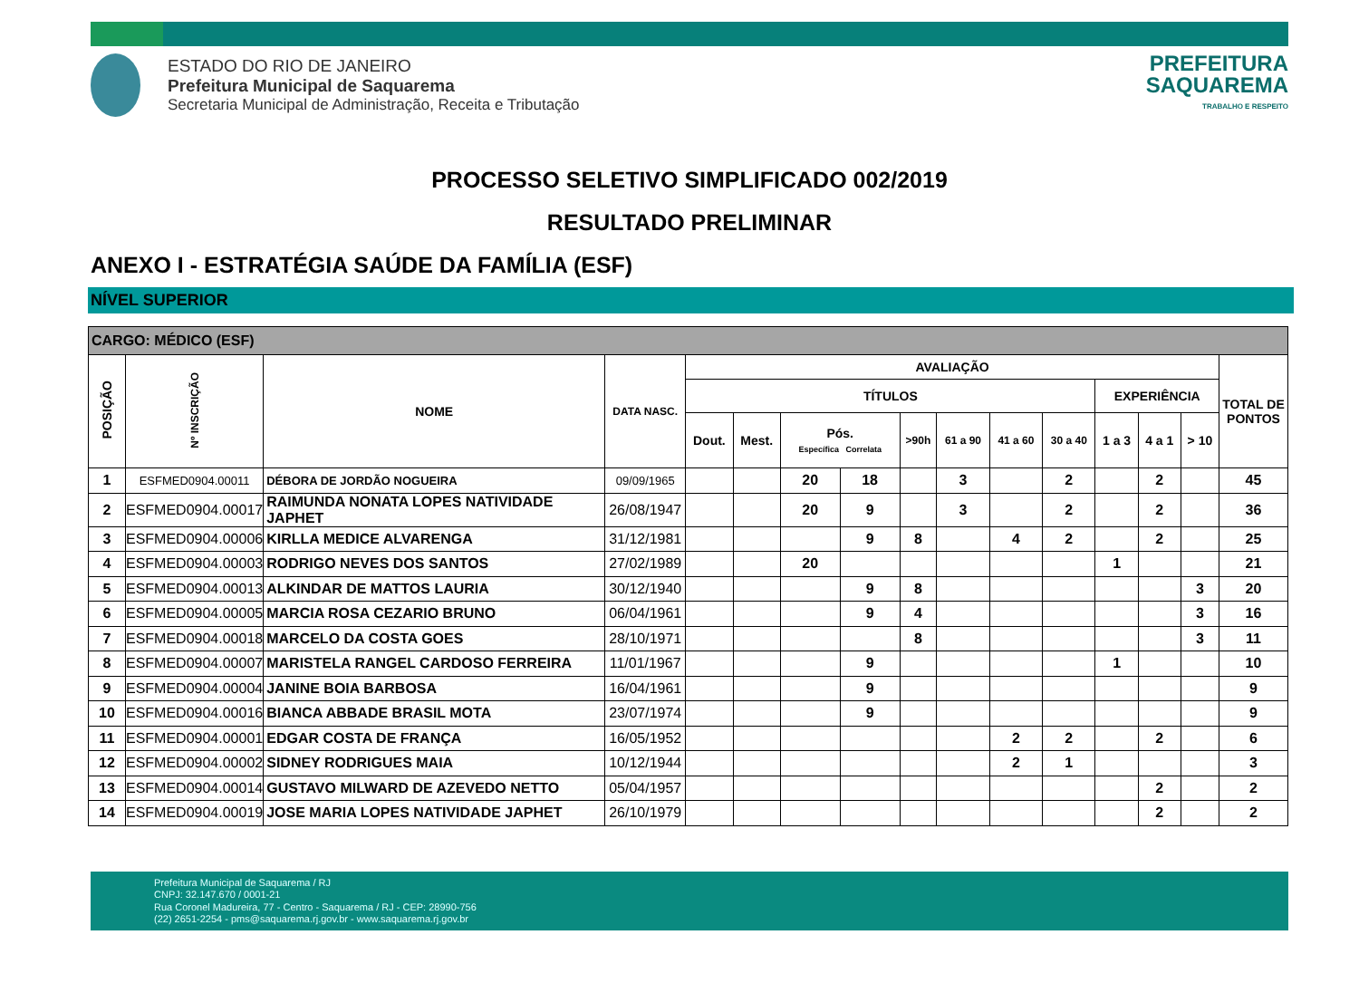ESTADO DO RIO DE JANEIRO
Prefeitura Municipal de Saquarema
Secretaria Municipal de Administração, Receita e Tributação
PREFEITURA
SAQUAREMA
TRABALHO E RESPEITO
PROCESSO SELETIVO SIMPLIFICADO 002/2019
RESULTADO PRELIMINAR
ANEXO I - ESTRATÉGIA SAÚDE DA FAMÍLIA (ESF)
NÍVEL SUPERIOR
| CARGO: MÉDICO (ESF) | | | | | | | | | | | | | | | |
| --- | --- | --- | --- | --- | --- | --- | --- | --- | --- | --- | --- | --- | --- | --- | --- |
| POSIÇÃO | Nº INSCRIÇÃO | NOME | DATA NASC. | AVALIAÇÃO | | | | | | | | | | | TOTAL DE PONTOS |
| | | | | TÍTULOS | | | | | | | | EXPERIÊNCIA | | | |
| | | | | Dout. | Mest. | Pós. Específica Correlata | | >90h | 61 a 90 | 41 a 60 | 30 a 40 | 1 a 3 | 4 a 1 | > 10 | |
| 1 | ESFMED0904.00011 | DÉBORA DE JORDÃO NOGUEIRA | 09/09/1965 | | | 20 | 18 | | 3 | | 2 | | 2 | | 45 |
| 2 | ESFMED0904.00017 | RAIMUNDA NONATA LOPES NATIVIDADE JAPHET | 26/08/1947 | | | 20 | 9 | | 3 | | 2 | | 2 | | 36 |
| 3 | ESFMED0904.00006 | KIRLLA MEDICE ALVARENGA | 31/12/1981 | | | | 9 | 8 | | 4 | 2 | | 2 | | 25 |
| 4 | ESFMED0904.00003 | RODRIGO NEVES DOS SANTOS | 27/02/1989 | | | 20 | | | | | | 1 | | | 21 |
| 5 | ESFMED0904.00013 | ALKINDAR DE MATTOS LAURIA | 30/12/1940 | | | | 9 | 8 | | | | | | 3 | 20 |
| 6 | ESFMED0904.00005 | MARCIA ROSA CEZARIO BRUNO | 06/04/1961 | | | | 9 | 4 | | | | | | 3 | 16 |
| 7 | ESFMED0904.00018 | MARCELO DA COSTA GOES | 28/10/1971 | | | | | 8 | | | | | | 3 | 11 |
| 8 | ESFMED0904.00007 | MARISTELA RANGEL CARDOSO FERREIRA | 11/01/1967 | | | | 9 | | | | | 1 | | | 10 |
| 9 | ESFMED0904.00004 | JANINE BOIA BARBOSA | 16/04/1961 | | | | 9 | | | | | | | | 9 |
| 10 | ESFMED0904.00016 | BIANCA ABBADE BRASIL MOTA | 23/07/1974 | | | | 9 | | | | | | | | 9 |
| 11 | ESFMED0904.00001 | EDGAR COSTA DE FRANÇA | 16/05/1952 | | | | | | | 2 | 2 | | 2 | | 6 |
| 12 | ESFMED0904.00002 | SIDNEY RODRIGUES MAIA | 10/12/1944 | | | | | | | 2 | 1 | | | | 3 |
| 13 | ESFMED0904.00014 | GUSTAVO MILWARD DE AZEVEDO NETTO | 05/04/1957 | | | | | | | | | | 2 | | 2 |
| 14 | ESFMED0904.00019 | JOSE MARIA LOPES NATIVIDADE JAPHET | 26/10/1979 | | | | | | | | | | 2 | | 2 |
Prefeitura Municipal de Saquarema / RJ
CNPJ: 32.147.670 / 0001-21
Rua Coronel Madureira, 77 - Centro - Saquarema / RJ - CEP: 28990-756
(22) 2651-2254 - pms@saquarema.rj.gov.br - www.saquarema.rj.gov.br